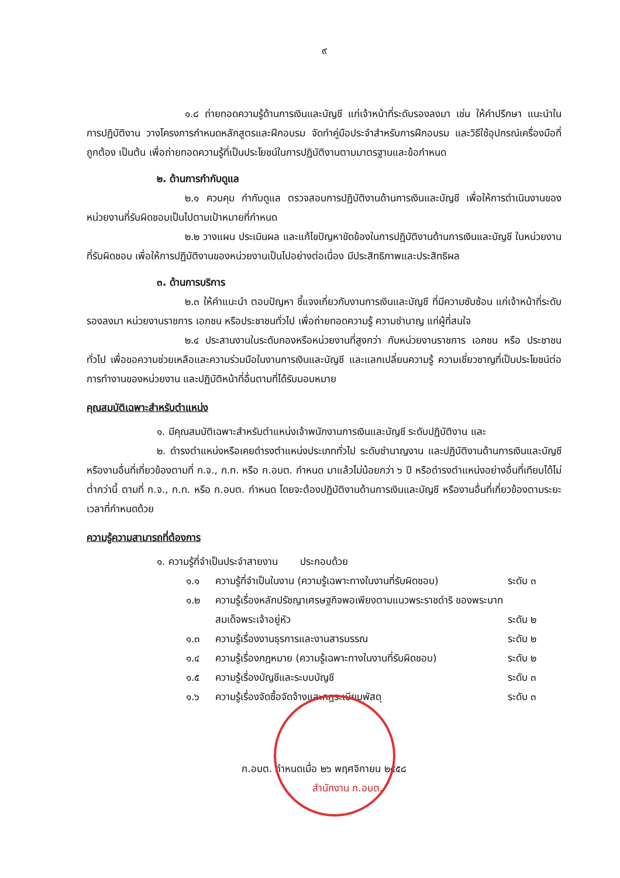๙
๑.๘ ถ่ายทอดความรู้ด้านการเงินและบัญชี แก่เจ้าหน้าที่ระดับรองลงมา เช่น ให้คำปรึกษา แนะนำในการปฏิบัติงาน วางโครงการกำหนดหลักสูตรและฝึกอบรม จัดทำคู่มือประจำสำหรับการฝึกอบรม และวิธีใช้อุปกรณ์เครื่องมือที่ถูกต้อง เป็นต้น เพื่อถ่ายทอดความรู้ที่เป็นประโยชน์ในการปฏิบัติงานตามมาตรฐานและข้อกำหนด
๒. ด้านการกำกับดูแล
๒.๑ ควบคุม กำกับดูแล ตรวจสอบการปฏิบัติงานด้านการเงินและบัญชี เพื่อให้การดำเนินงานของหน่วยงานที่รับผิดชอบเป็นไปตามเป้าหมายที่กำหนด
๒.๒ วางแผน ประเมินผล และแก้ไขปัญหาขัดข้องในการปฏิบัติงานด้านการเงินและบัญชี ในหน่วยงานที่รับผิดชอบ เพื่อให้การปฏิบัติงานของหน่วยงานเป็นไปอย่างต่อเนื่อง มีประสิทธิภาพและประสิทธิผล
๓. ด้านการบริการ
๒.๓ ให้คำแนะนำ ตอบปัญหา ชี้แจงเกี่ยวกับงานการเงินและบัญชี ที่มีความซับซ้อน แก่เจ้าหน้าที่ระดับรองลงมา หน่วยงานราชการ เอกชน หรือประชาชนทั่วไป เพื่อถ่ายทอดความรู้ ความชำนาญ แก่ผู้ที่สนใจ
๒.๔ ประสานงานในระดับกองหรือหน่วยงานที่สูงกว่า กับหน่วยงานราชการ เอกชน หรือ ประชาชนทั่วไป เพื่อขอความช่วยเหลือและความร่วมมือในงานการเงินและบัญชี และแลกเปลี่ยนความรู้ ความเชี่ยวชาญที่เป็นประโยชน์ต่อการทำงานของหน่วยงาน และปฏิบัติหน้าที่อื่นตามที่ได้รับมอบหมาย
คุณสมบัติเฉพาะสำหรับตำแหน่ง
๑. มีคุณสมบัติเฉพาะสำหรับตำแหน่งเจ้าพนักงานการเงินและบัญชี ระดับปฏิบัติงาน และ
๒. ดำรงตำแหน่งหรือเคยดำรงตำแหน่งประเภททั่วไป ระดับชำนาญงาน และปฏิบัติงานด้านการเงินและบัญชี หรืองานอื่นที่เกี่ยวข้องตามที่ ก.จ., ก.ท. หรือ ก.อบต. กำหนด มาแล้วไม่น้อยกว่า ๖ ปี หรือดำรงตำแหน่งอย่างอื่นที่เทียบได้ไม่ต่ำกว่านี้ ตามที่ ก.จ., ก.ท. หรือ ก.อบต. กำหนด โดยจะต้องปฏิบัติงานด้านการเงินและบัญชี หรืองานอื่นที่เกี่ยวข้องตามระยะเวลาที่กำหนดด้วย
ความรู้ความสามารถที่ต้องการ
๑. ความรู้ที่จำเป็นประจำสายงาน ประกอบด้วย
๑.๑ ความรู้ที่จำเป็นในงาน (ความรู้เฉพาะทางในงานที่รับผิดชอบ) ระดับ ๓
๑.๒ ความรู้เรื่องหลักปรัชญาเศรษฐกิจพอเพียงตามแนวพระราชดำริ ของพระบาทสมเด็จพระเจ้าอยู่หัว
ระดับ ๒
๑.๓ ความรู้เรื่องงานธุรการและงานสารบรรณ ระดับ ๒
๑.๔ ความรู้เรื่องกฎหมาย (ความรู้เฉพาะทางในงานที่รับผิดชอบ) ระดับ ๒
๑.๕ ความรู้เรื่องบัญชีและระบบบัญชี ระดับ ๓
๑.๖ ความรู้เรื่องจัดซื้อจัดจ้างและกฎระเบียบพัสดุ ระดับ ๓
ก.อบต. กำหนดเมื่อ ๒๖ พฤศจิกายน ๒๕๕๘
สำนักงาน ก.อบต.